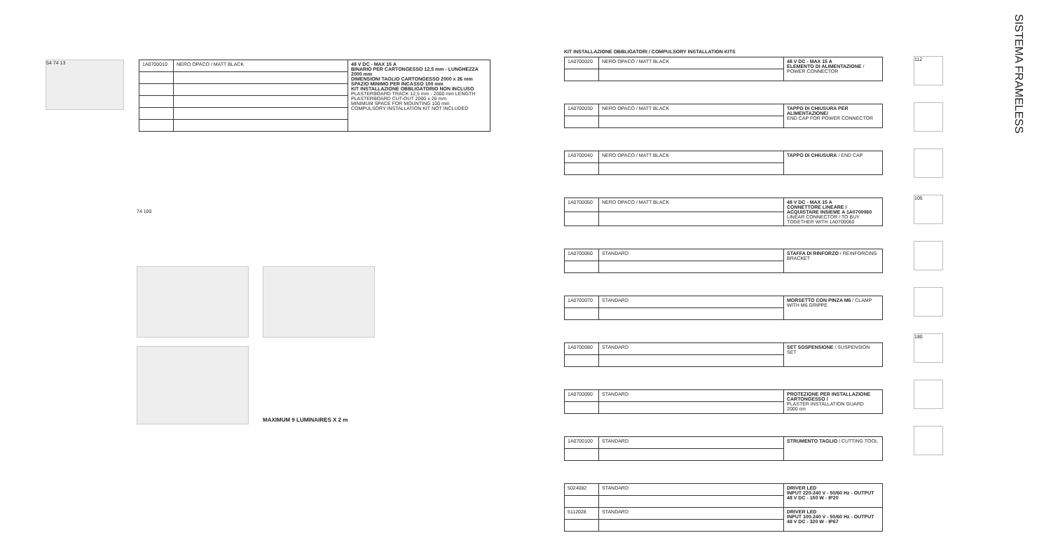54 74 13
| 1A0700010 | NERO OPACO / MATT BLACK | 48 V DC - MAX 15 A BINARIO PER CARTONGESSO 12,5 mm - LUNGHEZZA 2000 mm DIMENSIONI TAGLIO CARTONGESSO 2000 x 26 mm SPAZIO MINIMO PER INCASSO 100 mm KIT INSTALLAZIONE OBBLIGATORIO NON INCLUSO PLASTERBOARD TRACK 12,5 mm - 2000 mm LENGTH PLASTERBOARD CUT-OUT 2000 x 26 mm MINIMUM SPACE FOR MOUNTING 100 mm COMPULSORY INSTALLATION KIT NOT INCLUDED |
74 100
MAXIMUM 9 LUMINAIRES X 2 m
KIT INSTALLAZIONE OBBLIGATORI / COMPULSORY INSTALLATION KITS
| 1A0700020 | NERO OPACO / MATT BLACK | 48 V DC - MAX 15 A ELEMENTO DI ALIMENTAZIONE / POWER CONNECTOR |
| 1A0700030 | NERO OPACO / MATT BLACK | TAPPO DI CHIUSURA PER ALIMENTAZIONE/ END CAP FOR POWER CONNECTOR |
| 1A0700040 | NERO OPACO / MATT BLACK | TAPPO DI CHIUSURA / END CAP |
| 1A0700050 | NERO OPACO / MATT BLACK | 48 V DC - MAX 15 A CONNETTORE LINEARE / ACQUISTARE INSIEME A 1A0700060 LINEAR CONNECTOR / TO BUY TOGETHER WITH 1A0700060 |
| 1A0700060 | STANDARD | STAFFA DI RINFORZO / REINFORCING BRACKET |
| 1A0700070 | STANDARD | MORSETTO CON PINZA M6 / CLAMP WITH M6 GRIPPE |
| 1A0700080 | STANDARD | SET SOSPENSIONE / SUSPENSION SET |
| 1A0700090 | STANDARD | PROTEZIONE PER INSTALLAZIONE CARTONGESSO / PLASTER INSTALLATION GUARD 2000 cm |
| 1A0700100 | STANDARD | STRUMENTO TAGLIO / CUTTING TOOL |
| 5024082 | STANDARD | DRIVER LED INPUT 220-240 V - 50/60 Hz - OUTPUT 48 V DC - 150 W - IP20 |
| 5112028 | STANDARD | DRIVER LED INPUT 100-240 V - 50/60 Hz - OUTPUT 48 V DC - 320 W - IP67 |
112
105
180
SISTEMA FRAMELESS